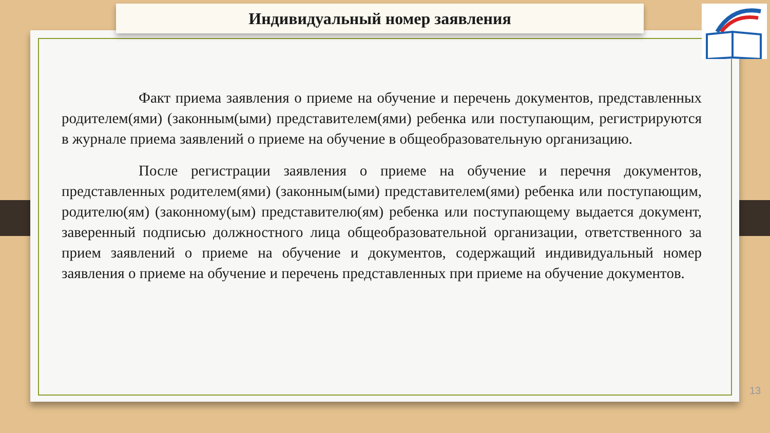Индивидуальный номер заявления
Факт приема заявления о приеме на обучение и перечень документов, представленных родителем(ями) (законным(ыми) представителем(ями) ребенка или поступающим, регистрируются в журнале приема заявлений о приеме на обучение в общеобразовательную организацию.
После регистрации заявления о приеме на обучение и перечня документов, представленных родителем(ями) (законным(ыми) представителем(ями) ребенка или поступающим, родителю(ям) (законному(ым) представителю(ям) ребенка или поступающему выдается документ, заверенный подписью должностного лица общеобразовательной организации, ответственного за прием заявлений о приеме на обучение и документов, содержащий индивидуальный номер заявления о приеме на обучение и перечень представленных при приеме на обучение документов.
13